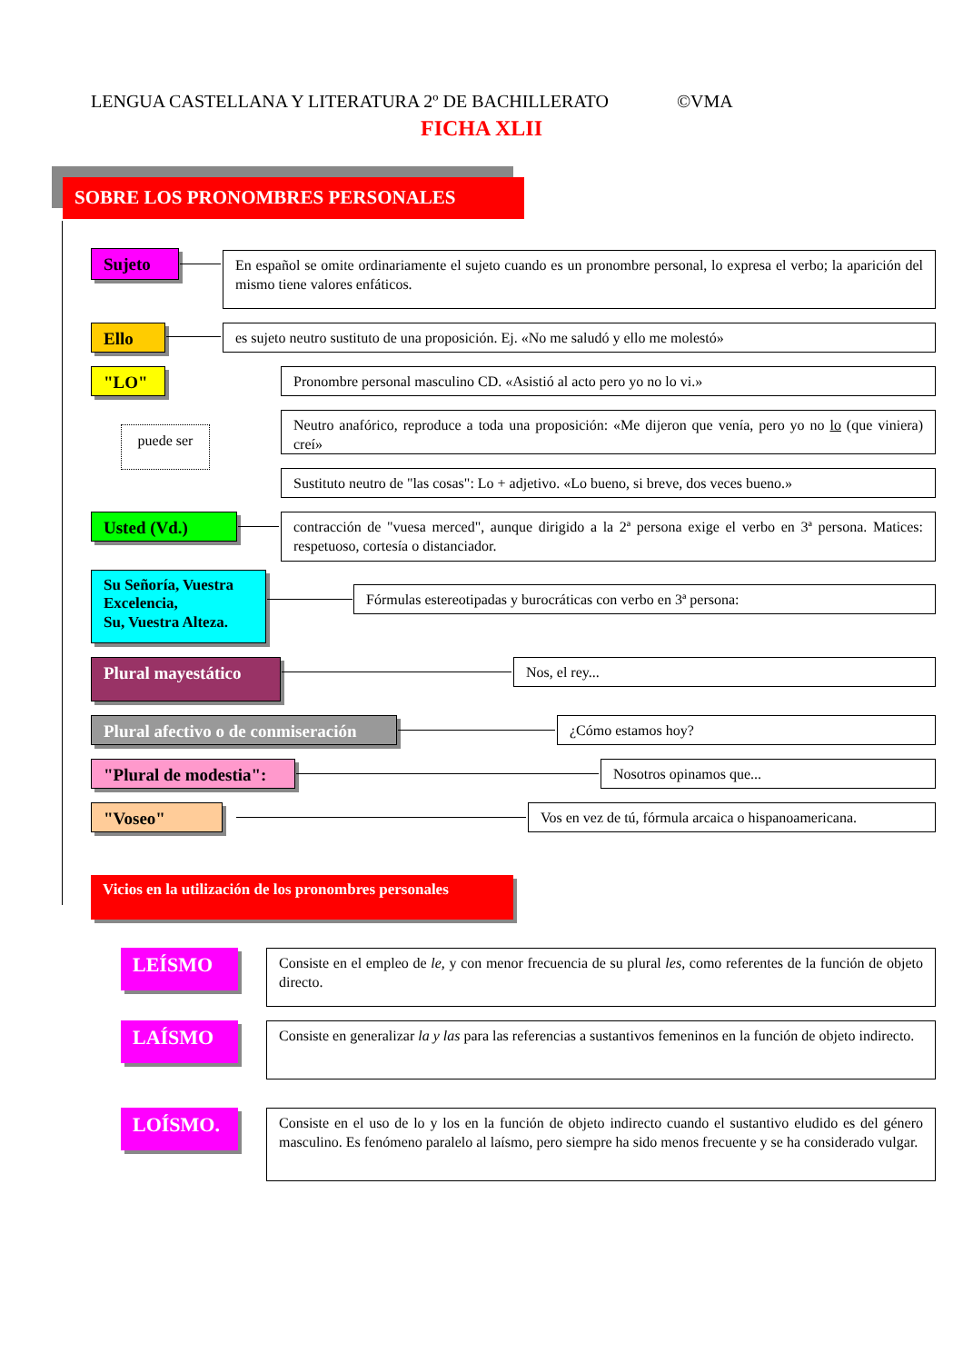LENGUA CASTELLANA Y LITERATURA 2º DE BACHILLERATO ©VMA
FICHA XLII
SOBRE LOS PRONOMBRES PERSONALES
Sujeto
En español se omite ordinariamente el sujeto cuando es un pronombre personal, lo expresa el verbo; la aparición del mismo tiene valores enfáticos.
Ello
es sujeto neutro sustituto de una proposición. Ej. «No me saludó y ello me molestó»
"LO"
puede ser
Pronombre personal masculino CD. «Asistió al acto pero yo no lo vi.»
Neutro anafórico, reproduce a toda una proposición: «Me dijeron que venía, pero yo no lo (que viniera) creí»
Sustituto neutro de "las cosas": Lo + adjetivo. «Lo bueno, si breve, dos veces bueno.»
Usted (Vd.)
contracción de "vuesa merced", aunque dirigido a la 2ª persona exige el verbo en 3ª persona. Matices: respetuoso, cortesía o distanciador.
Su Señoría, Vuestra Excelencia,
Su, Vuestra Alteza.
Fórmulas estereotipadas y burocráticas con verbo en 3ª persona:
Plural mayestático Nos, el rey...
Plural afectivo o de conmiseración
¿Cómo estamos hoy?
"Plural de modestia":
Nosotros opinamos que...
"Voseo"
Vos en vez de tú, fórmula arcaica o hispanoamericana.
Vicios en la utilización de los pronombres personales
LEÍSMO
Consiste en el empleo de le, y con menor frecuencia de su plural les, como referentes de la función de objeto directo.
LAÍSMO
Consiste en generalizar la y las para las referencias a sustantivos femeninos en la función de objeto indirecto.
LOÍSMO.
Consiste en el uso de lo y los en la función de objeto indirecto cuando el sustantivo eludido es del género masculino. Es fenómeno paralelo al laísmo, pero siempre ha sido menos frecuente y se ha considerado vulgar.